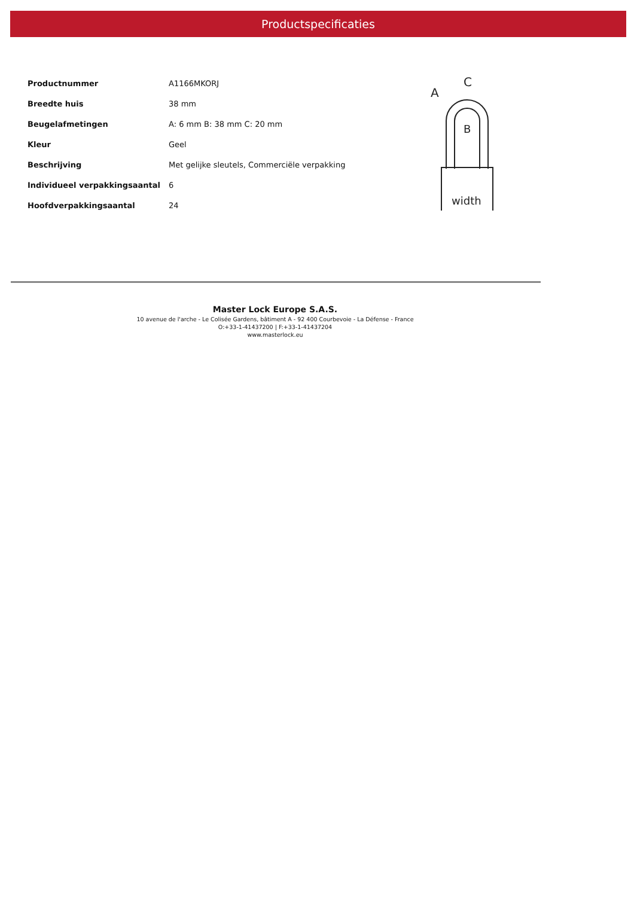Productspecificaties
| Productnummer | A1166MKORJ |
| Breedte huis | 38 mm |
| Beugelafmetingen | A: 6 mm B: 38 mm C: 20 mm |
| Kleur | Geel |
| Beschrijving | Met gelijke sleutels, Commerciële verpakking |
| Individueel verpakkingsaantal | 6 |
| Hoofdverpakkingsaantal | 24 |
A
C
B
width
Master Lock Europe S.A.S.
10 avenue de l'arche - Le Colisée Gardens, bâtiment A - 92 400 Courbevoie - La Défense - France
O:+33-1-41437200 | F:+33-1-41437204
www.masterlock.eu